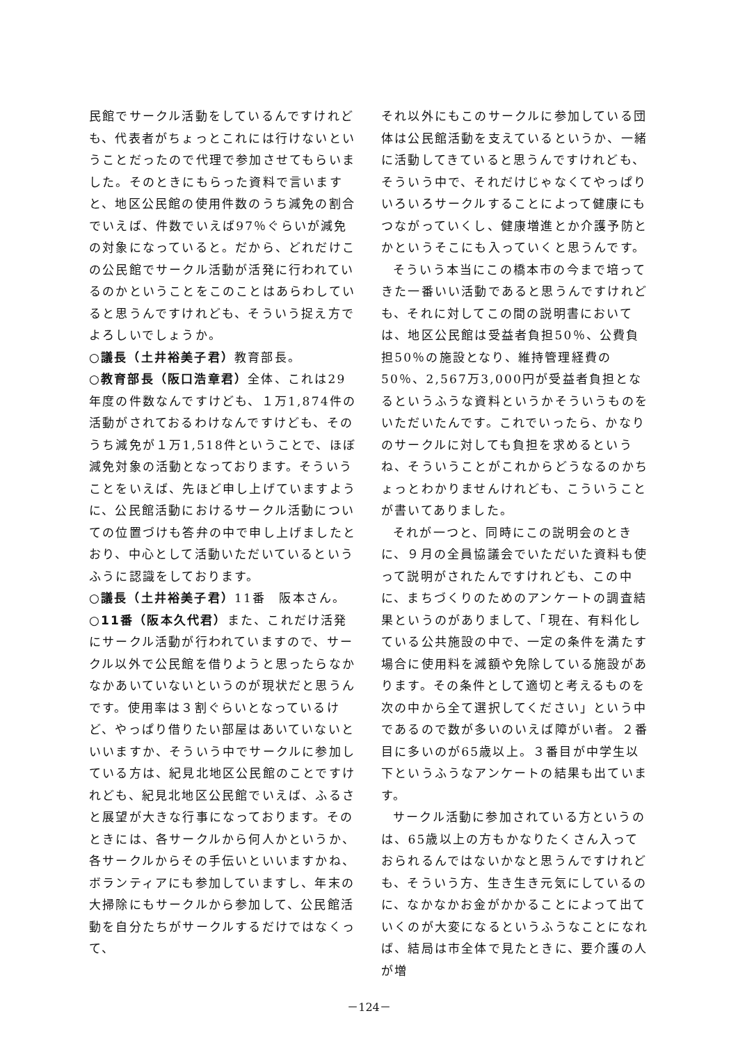民館でサークル活動をしているんですけれども、代表者がちょっとこれには行けないということだったので代理で参加させてもらいました。そのときにもらった資料で言いますと、地区公民館の使用件数のうち減免の割合でいえば、件数でいえば97％ぐらいが減免の対象になっていると。だから、どれだけこの公民館でサークル活動が活発に行われているのかということをこのことはあらわしていると思うんですけれども、そういう捉え方でよろしいでしょうか。
○議長（土井裕美子君）教育部長。
○教育部長（阪口浩章君）全体、これは29年度の件数なんですけども、１万1,874件の活動がされておるわけなんですけども、そのうち減免が１万1,518件ということで、ほぼ減免対象の活動となっております。そういうことをいえば、先ほど申し上げていますように、公民館活動におけるサークル活動についての位置づけも答弁の中で申し上げましたとおり、中心として活動いただいているというふうに認識をしております。
○議長（土井裕美子君）11番　阪本さん。
○11番（阪本久代君）また、これだけ活発にサークル活動が行われていますので、サークル以外で公民館を借りようと思ったらなかなかあいていないというのが現状だと思うんです。使用率は３割ぐらいとなっているけど、やっぱり借りたい部屋はあいていないといいますか、そういう中でサークルに参加している方は、紀見北地区公民館のことですけれども、紀見北地区公民館でいえば、ふるさと展望が大きな行事になっております。そのときには、各サークルから何人かというか、各サークルからその手伝いといいますかね、ボランティアにも参加していますし、年末の大掃除にもサークルから参加して、公民館活動を自分たちがサークルするだけではなくって、
それ以外にもこのサークルに参加している団体は公民館活動を支えているというか、一緒に活動してきていると思うんですけれども、そういう中で、それだけじゃなくてやっぱりいろいろサークルすることによって健康にもつながっていくし、健康増進とか介護予防とかというそこにも入っていくと思うんです。
そういう本当にこの橋本市の今まで培ってきた一番いい活動であると思うんですけれども、それに対してこの間の説明書においては、地区公民館は受益者負担50％、公費負担50％の施設となり、維持管理経費の50％、2,567万3,000円が受益者負担となるというふうな資料というかそういうものをいただいたんです。これでいったら、かなりのサークルに対しても負担を求めるというね、そういうことがこれからどうなるのかちょっとわかりませんけれども、こういうことが書いてありました。
それが一つと、同時にこの説明会のときに、９月の全員協議会でいただいた資料も使って説明がされたんですけれども、この中に、まちづくりのためのアンケートの調査結果というのがありまして、「現在、有料化している公共施設の中で、一定の条件を満たす場合に使用料を減額や免除している施設があります。その条件として適切と考えるものを次の中から全て選択してください」という中であるので数が多いのいえば障がい者。２番目に多いのが65歳以上。３番目が中学生以下というふうなアンケートの結果も出ています。
サークル活動に参加されている方というのは、65歳以上の方もかなりたくさん入っておられるんではないかなと思うんですけれども、そういう方、生き生き元気にしているのに、なかなかお金がかかることによって出ていくのが大変になるというふうなことになれば、結局は市全体で見たときに、要介護の人が増
－124－